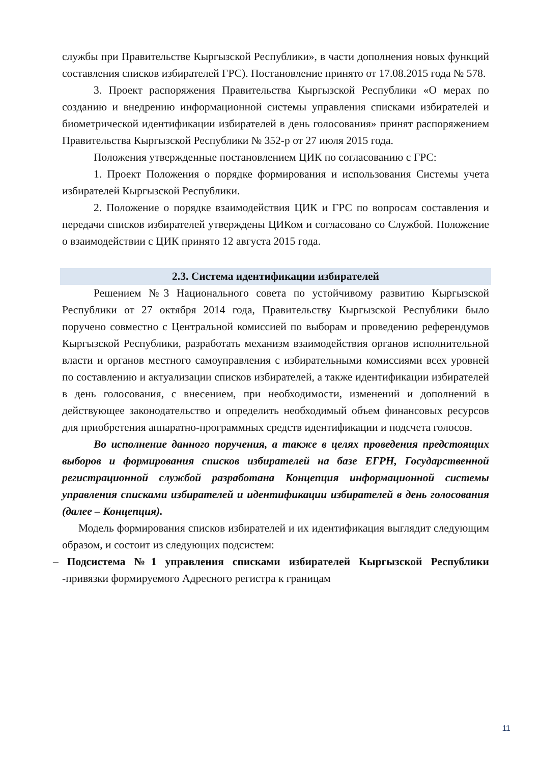службы при Правительстве Кыргызской Республики», в части дополнения новых функций составления списков избирателей ГРС). Постановление принято от 17.08.2015 года № 578.
3. Проект распоряжения Правительства Кыргызской Республики «О мерах по созданию и внедрению информационной системы управления списками избирателей и биометрической идентификации избирателей в день голосования» принят распоряжением Правительства Кыргызской Республики № 352-р от 27 июля 2015 года.
Положения утвержденные постановлением ЦИК по согласованию с ГРС:
1. Проект Положения о порядке формирования и использования Системы учета избирателей Кыргызской Республики.
2. Положение о порядке взаимодействия ЦИК и ГРС по вопросам составления и передачи списков избирателей утверждены ЦИКом и согласовано со Службой. Положение о взаимодействии с ЦИК принято 12 августа 2015 года.
2.3. Система идентификации избирателей
Решением №3 Национального совета по устойчивому развитию Кыргызской Республики от 27 октября 2014 года, Правительству Кыргызской Республики было поручено совместно с Центральной комиссией по выборам и проведению референдумов Кыргызской Республики, разработать механизм взаимодействия органов исполнительной власти и органов местного самоуправления с избирательными комиссиями всех уровней по составлению и актуализации списков избирателей, а также идентификации избирателей в день голосования, с внесением, при необходимости, изменений и дополнений в действующее законодательство и определить необходимый объем финансовых ресурсов для приобретения аппаратно-программных средств идентификации и подсчета голосов.
Во исполнение данного поручения, а также в целях проведения предстоящих выборов и формирования списков избирателей на базе ЕГРН, Государственной регистрационной службой разработана Концепция информационной системы управления списками избирателей и идентификации избирателей в день голосования (далее – Концепция).
Модель формирования списков избирателей и их идентификация выглядит следующим образом, и состоит из следующих подсистем:
– Подсистема №1 управления списками избирателей Кыргызской Республики -привязки формируемого Адресного регистра к границам
11